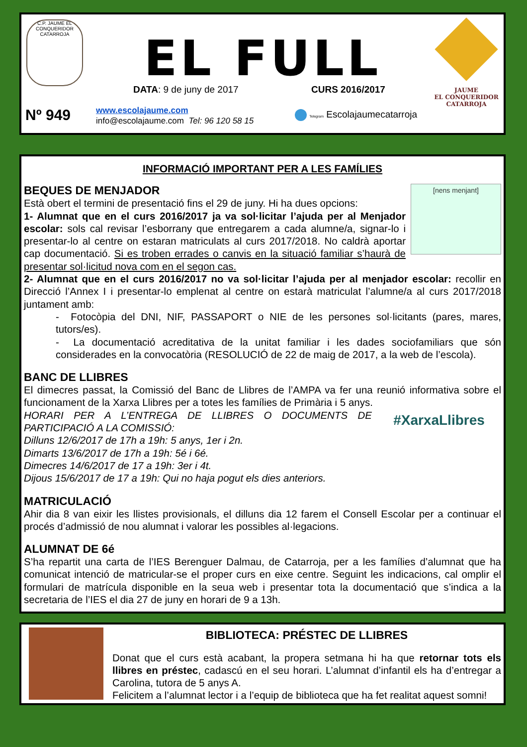C.P. JAUME EL CONQUERIDOR CATARROJA
JAUME
EL CONQUERIDOR
CATARROJA
EL FULL
DATA: 9 de juny de 2017 CURS 2016/2017
Nº 949
www.escolajaume.com
info@escolajaume.com Tel: 96 120 58 15
Telegram Escolajaumecatarroja
INFORMACIÓ IMPORTANT PER A LES FAMÍLIES
[nens menjant]
BEQUES DE MENJADOR
Està obert el termini de presentació fins el 29 de juny. Hi ha dues opcions:
1- Alumnat que en el curs 2016/2017 ja va sol·licitar l’ajuda per al Menjador escolar: sols cal revisar l’esborrany que entregarem a cada alumne/a, signar-lo i presentar-lo al centre on estaran matriculats al curs 2017/2018. No caldrà aportar cap documentació. Si es troben errades o canvis en la situació familiar s’haurà de presentar sol·licitud nova com en el segon cas.
2- Alumnat que en el curs 2016/2017 no va sol·licitar l’ajuda per al menjador escolar: recollir en Direcció l’Annex I i presentar-lo emplenat al centre on estarà matriculat l’alumne/a al curs 2017/2018 juntament amb:
- Fotocòpia del DNI, NIF, PASSAPORT o NIE de les persones sol·licitants (pares, mares, tutors/es).
- La documentació acreditativa de la unitat familiar i les dades sociofamiliars que són considerades en la convocatòria (RESOLUCIÓ de 22 de maig de 2017, a la web de l’escola).
BANC DE LLIBRES
El dimecres passat, la Comissió del Banc de Llibres de l’AMPA va fer una reunió informativa sobre el funcionament de la Xarxa Llibres per a totes les famílies de Primària i 5 anys.
#XarxaLlibres
HORARI PER A L’ENTREGA DE LLIBRES O DOCUMENTS DE PARTICIPACIÓ A LA COMISSIÓ:
Dilluns 12/6/2017 de 17h a 19h: 5 anys, 1er i 2n.
Dimarts 13/6/2017 de 17h a 19h: 5é i 6é.
Dimecres 14/6/2017 de 17 a 19h: 3er i 4t.
Dijous 15/6/2017 de 17 a 19h: Qui no haja pogut els dies anteriors.
MATRICULACIÓ
Ahir dia 8 van eixir les llistes provisionals, el dilluns dia 12 farem el Consell Escolar per a continuar el procés d’admissió de nou alumnat i valorar les possibles al·legacions.
ALUMNAT DE 6é
S’ha repartit una carta de l’IES Berenguer Dalmau, de Catarroja, per a les famílies d’alumnat que ha comunicat intenció de matricular-se el proper curs en eixe centre. Seguint les indicacions, cal omplir el formulari de matrícula disponible en la seua web i presentar tota la documentació que s’indica a la secretaria de l’IES el dia 27 de juny en horari de 9 a 13h.
BIBLIOTECA: PRÉSTEC DE LLIBRES
Donat que el curs està acabant, la propera setmana hi ha que retornar tots els llibres en préstec, cadascú en el seu horari. L’alumnat d’infantil els ha d’entregar a Carolina, tutora de 5 anys A.
Felicitem a l’alumnat lector i a l’equip de biblioteca que ha fet realitat aquest somni!